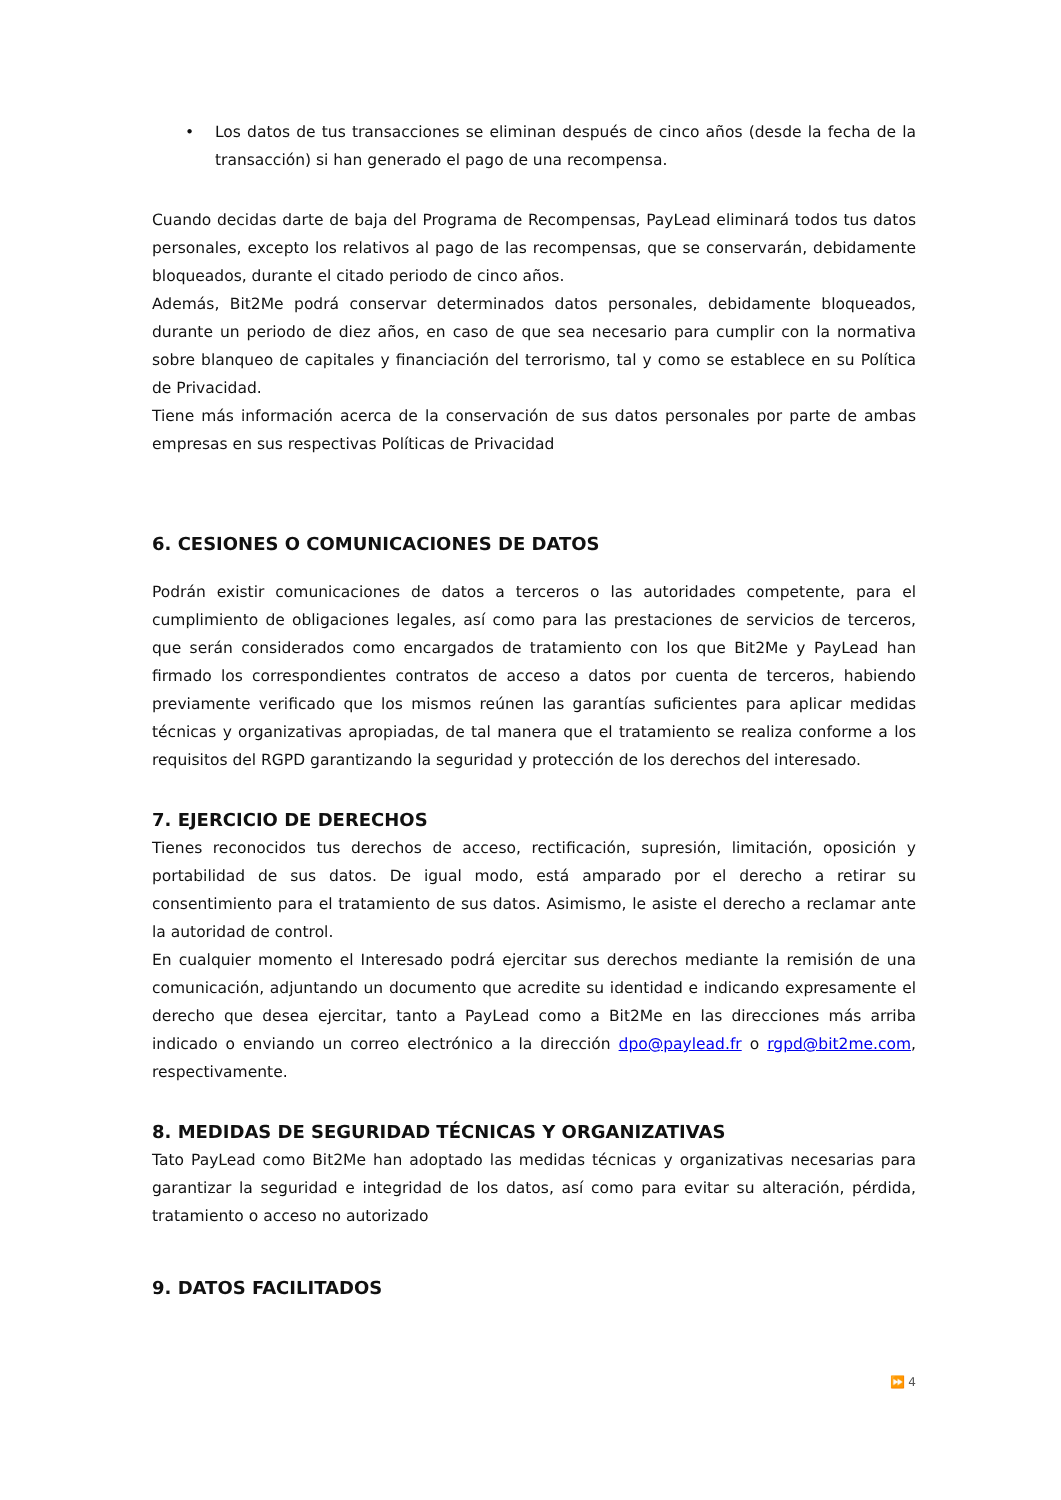• Los datos de tus transacciones se eliminan después de cinco años (desde la fecha de la transacción) si han generado el pago de una recompensa.
Cuando decidas darte de baja del Programa de Recompensas, PayLead eliminará todos tus datos personales, excepto los relativos al pago de las recompensas, que se conservarán, debidamente bloqueados, durante el citado periodo de cinco años.
Además, Bit2Me podrá conservar determinados datos personales, debidamente bloqueados, durante un periodo de diez años, en caso de que sea necesario para cumplir con la normativa sobre blanqueo de capitales y financiación del terrorismo, tal y como se establece en su Política de Privacidad.
Tiene más información acerca de la conservación de sus datos personales por parte de ambas empresas en sus respectivas Políticas de Privacidad
6. CESIONES O COMUNICACIONES DE DATOS
Podrán existir comunicaciones de datos a terceros o las autoridades competente, para el cumplimiento de obligaciones legales, así como para las prestaciones de servicios de terceros, que serán considerados como encargados de tratamiento con los que Bit2Me y PayLead han firmado los correspondientes contratos de acceso a datos por cuenta de terceros, habiendo previamente verificado que los mismos reúnen las garantías suficientes para aplicar medidas técnicas y organizativas apropiadas, de tal manera que el tratamiento se realiza conforme a los requisitos del RGPD garantizando la seguridad y protección de los derechos del interesado.
7. EJERCICIO DE DERECHOS
Tienes reconocidos tus derechos de acceso, rectificación, supresión, limitación, oposición y portabilidad de sus datos. De igual modo, está amparado por el derecho a retirar su consentimiento para el tratamiento de sus datos. Asimismo, le asiste el derecho a reclamar ante la autoridad de control.
En cualquier momento el Interesado podrá ejercitar sus derechos mediante la remisión de una comunicación, adjuntando un documento que acredite su identidad e indicando expresamente el derecho que desea ejercitar, tanto a PayLead como a Bit2Me en las direcciones más arriba indicado o enviando un correo electrónico a la dirección dpo@paylead.fr o rgpd@bit2me.com, respectivamente.
8. MEDIDAS DE SEGURIDAD TÉCNICAS Y ORGANIZATIVAS
Tato PayLead como Bit2Me han adoptado las medidas técnicas y organizativas necesarias para garantizar la seguridad e integridad de los datos, así como para evitar su alteración, pérdida, tratamiento o acceso no autorizado
9. DATOS FACILITADOS
⏩ 4